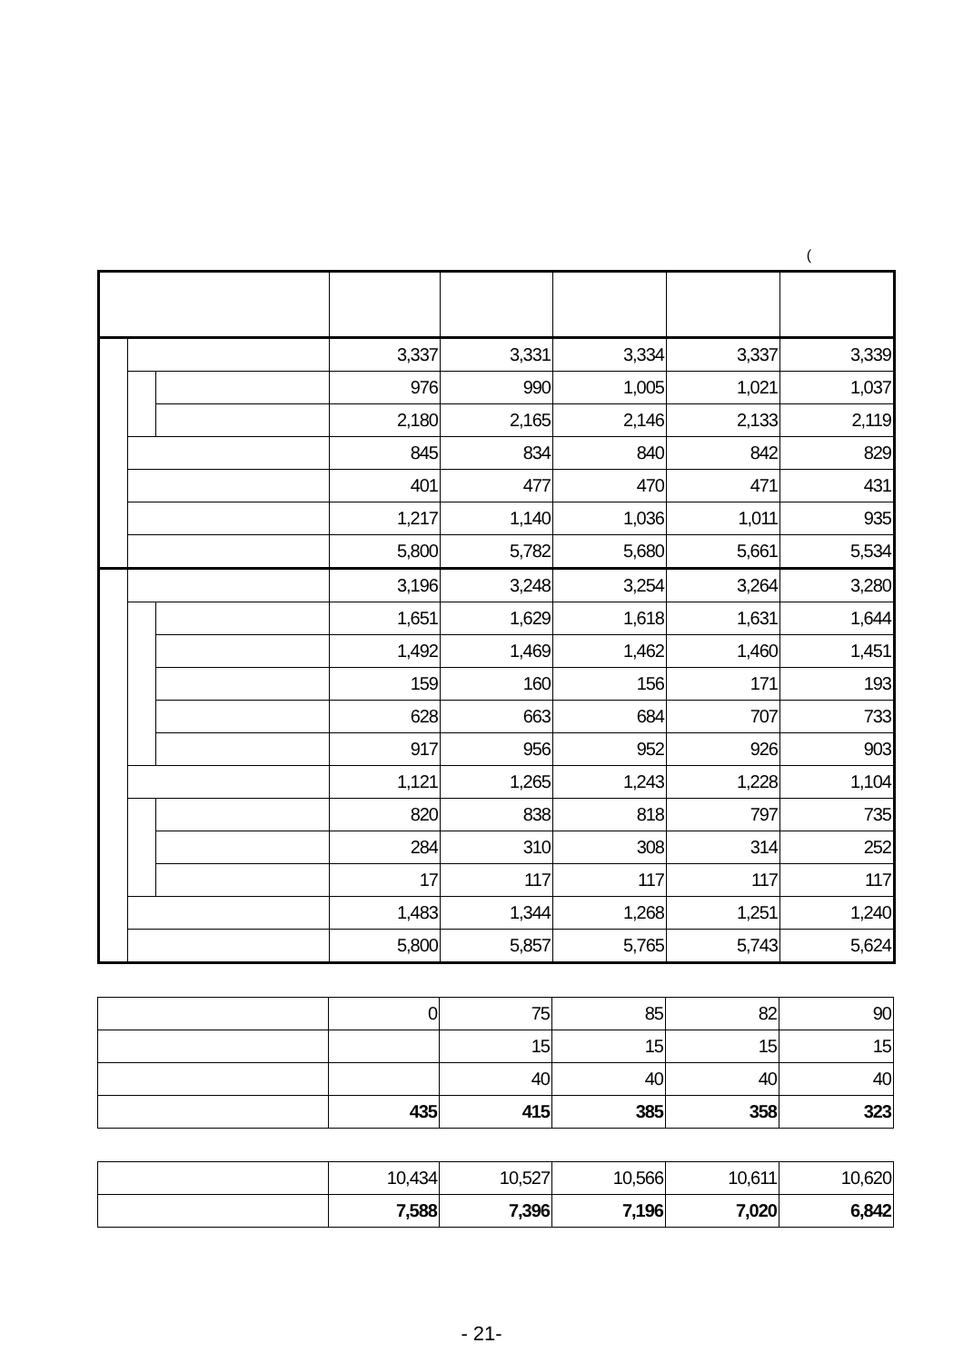(
| | | | 3,337 | 3,331 | 3,334 | 3,337 | 3,339 |
| | | | 976 | 990 | 1,005 | 1,021 | 1,037 |
| | | | 2,180 | 2,165 | 2,146 | 2,133 | 2,119 |
| | | | 845 | 834 | 840 | 842 | 829 |
| | | | 401 | 477 | 470 | 471 | 431 |
| | | | 1,217 | 1,140 | 1,036 | 1,011 | 935 |
| | | | 5,800 | 5,782 | 5,680 | 5,661 | 5,534 |
| | | | 3,196 | 3,248 | 3,254 | 3,264 | 3,280 |
| | | | 1,651 | 1,629 | 1,618 | 1,631 | 1,644 |
| | | | 1,492 | 1,469 | 1,462 | 1,460 | 1,451 |
| | | | 159 | 160 | 156 | 171 | 193 |
| | | | 628 | 663 | 684 | 707 | 733 |
| | | | 917 | 956 | 952 | 926 | 903 |
| | | | 1,121 | 1,265 | 1,243 | 1,228 | 1,104 |
| | | | 820 | 838 | 818 | 797 | 735 |
| | | | 284 | 310 | 308 | 314 | 252 |
| | | | 17 | 117 | 117 | 117 | 117 |
| | | | 1,483 | 1,344 | 1,268 | 1,251 | 1,240 |
| | | | 5,800 | 5,857 | 5,765 | 5,743 | 5,624 |
| | 0 | 75 | 85 | 82 | 90 |
| | | 15 | 15 | 15 | 15 |
| | | 40 | 40 | 40 | 40 |
| | 435 | 415 | 385 | 358 | 323 |
| | 10,434 | 10,527 | 10,566 | 10,611 | 10,620 |
| | 7,588 | 7,396 | 7,196 | 7,020 | 6,842 |
- 21-